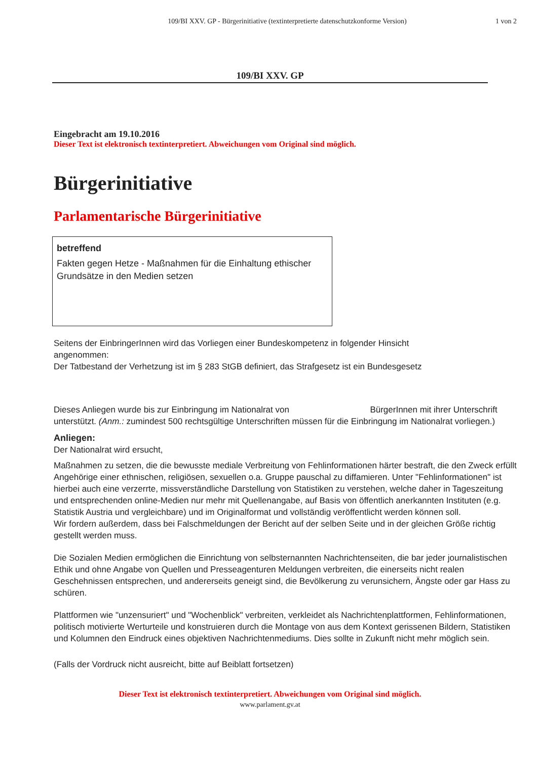109/BI XXV. GP - Bürgerinitiative (textinterpretierte datenschutzkonforme Version)
1 von 2
109/BI XXV. GP
Eingebracht am 19.10.2016
Dieser Text ist elektronisch textinterpretiert. Abweichungen vom Original sind möglich.
Bürgerinitiative
Parlamentarische Bürgerinitiative
betreffend
Fakten gegen Hetze - Maßnahmen für die Einhaltung ethischer Grundsätze in den Medien setzen
Seitens der EinbringerInnen wird das Vorliegen einer Bundeskompetenz in folgender Hinsicht angenommen:
Der Tatbestand der Verhetzung ist im § 283 StGB definiert, das Strafgesetz ist ein Bundesgesetz
Dieses Anliegen wurde bis zur Einbringung im Nationalrat von BürgerInnen mit ihrer Unterschrift unterstützt. (Anm.: zumindest 500 rechtsgültige Unterschriften müssen für die Einbringung im Nationalrat vorliegen.)
Anliegen:
Der Nationalrat wird ersucht,
Maßnahmen zu setzen, die die bewusste mediale Verbreitung von Fehlinformationen härter bestraft, die den Zweck erfüllt Angehörige einer ethnischen, religiösen, sexuellen o.a. Gruppe pauschal zu diffamieren. Unter "Fehlinformationen" ist hierbei auch eine verzerrte, missverständliche Darstellung von Statistiken zu verstehen, welche daher in Tageszeitung und entsprechenden online-Medien nur mehr mit Quellenangabe, auf Basis von öffentlich anerkannten Instituten (e.g. Statistik Austria und vergleichbare) und im Originalformat und vollständig veröffentlicht werden können soll.
Wir fordern außerdem, dass bei Falschmeldungen der Bericht auf der selben Seite und in der gleichen Größe richtig gestellt werden muss.
Die Sozialen Medien ermöglichen die Einrichtung von selbsternannten Nachrichtenseiten, die bar jeder journalistischen Ethik und ohne Angabe von Quellen und Presseagenturen Meldungen verbreiten, die einerseits nicht realen Geschehnissen entsprechen, und andererseits geneigt sind, die Bevölkerung zu verunsichern, Ängste oder gar Hass zu schüren.
Plattformen wie "unzensuriert" und "Wochenblick" verbreiten, verkleidet als Nachrichtenplattformen, Fehlinformationen, politisch motivierte Werturteile und konstruieren durch die Montage von aus dem Kontext gerissenen Bildern, Statistiken und Kolumnen den Eindruck eines objektiven Nachrichtenmediums. Dies sollte in Zukunft nicht mehr möglich sein.
(Falls der Vordruck nicht ausreicht, bitte auf Beiblatt fortsetzen)
Dieser Text ist elektronisch textinterpretiert. Abweichungen vom Original sind möglich.
www.parlament.gv.at